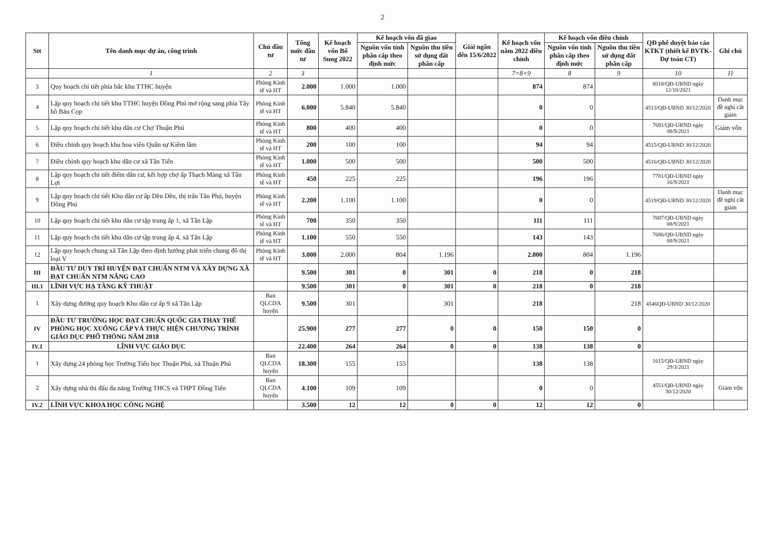2
| Stt | Tên danh mục dự án, công trình | Chủ đầu tư | Tổng mức đầu tư | Kế hoạch vốn Bổ Sung 2022 | Kế hoạch vốn đã giao | | Giải ngân đến 15/6/2022 | Kế hoạch vốn năm 2022 điều chỉnh | Kế hoạch vốn điều chỉnh | | QĐ phê duyệt báo cáo KTKT (thiết kế BVTK-Dự toán CT) | Ghi chú |
| --- | --- | --- | --- | --- | --- | --- | --- | --- | --- | --- | --- | --- |
| | | | | | Nguồn vốn tỉnh phân cấp theo định mức | Nguồn thu tiền sử dụng đất phân cấp | | | Nguồn vốn tỉnh phân cấp theo định mức | Nguồn thu tiền sử dụng đất phân cấp | | |
| | 1 | 2 | 3 | | | | | 7=8+9 | 8 | 9 | 10 | 11 |
| 3 | Quy hoạch chi tiết phía bắc khu TTHC huyện | Phòng Kinh tế và HT | 2.000 | 1.000 | 1.000 | | | 874 | 874 | | 8018/QĐ-UBND ngày 12/10/2021 | |
| 4 | Lập quy hoạch chi tiết khu TTHC huyện Đồng Phú mở rộng sang phía Tây hồ Bàu Cọp | Phòng Kinh tế và HT | 6.000 | 5.840 | 5.840 | | | 0 | 0 | | 4513/QĐ-UBND 30/12/2020 | Danh mục đề nghị cắt giảm |
| 5 | Lập quy hoạch chi tiết khu dân cư Chợ Thuận Phú | Phòng Kinh tế và HT | 800 | 400 | 400 | | | 0 | 0 | | 7691/QĐ-UBND ngày 08/9/2021 | Giảm vốn |
| 6 | Điều chỉnh quy hoạch khu hoa viên Quân sự Kiểm lâm | Phòng Kinh tế và HT | 200 | 100 | 100 | | | 94 | 94 | | 4515/QĐ-UBND 30/12/2020 | |
| 7 | Điều chỉnh quy hoạch khu dân cư xã Tân Tiến | Phòng Kinh tế và HT | 1.000 | 500 | 500 | | | 500 | 500 | | 4516/QĐ-UBND 30/12/2020 | |
| 8 | Lập quy hoạch chi tiết điểm dân cư, kết hợp chợ ấp Thạch Màng xã Tân Lợi | Phòng Kinh tế và HT | 450 | 225 | 225 | | | 196 | 196 | | 7781/QĐ-UBND ngày 16/9/2021 | |
| 9 | Lập quy hoạch chi tiết Khu dân cư ấp Dên Dên, thị trấn Tân Phú, huyện Đồng Phú | Phòng Kinh tế và HT | 2.200 | 1.100 | 1.100 | | | 0 | 0 | | 4519/QĐ-UBND 30/12/2020 | Danh mục đề nghị cắt giảm |
| 10 | Lập quy hoạch chi tiết khu dân cư tập trung ấp 1, xã Tân Lập | Phòng Kinh tế và HT | 700 | 350 | 350 | | | 111 | 111 | | 7687/QĐ-UBND ngày 08/9/2021 | |
| 11 | Lập quy hoạch chi tiết khu dân cư tập trung ấp 4, xã Tân Lập | Phòng Kinh tế và HT | 1.100 | 550 | 550 | | | 143 | 143 | | 7686/QĐ-UBND ngày 08/9/2021 | |
| 12 | Lập quy hoạch chung xã Tân Lập theo định hướng phát triển chung đô thị loại V | Phòng Kinh tế và HT | 3.000 | 2.000 | 804 | 1.196 | | 2.000 | 804 | 1.196 | | |
| III | ĐẦU TƯ DUY TRÌ HUYỆN ĐẠT CHUẨN NTM VÀ XÂY DỰNG XÃ ĐẠT CHUẨN NTM NÂNG CAO | | 9.500 | 301 | 0 | 301 | 0 | 218 | 0 | 218 | | |
| III.1 | LĨNH VỰC HẠ TẦNG KỸ THUẬT | | 9.500 | 301 | 0 | 301 | 0 | 218 | 0 | 218 | | |
| 1 | Xây dựng đường quy hoạch Khu dân cư ấp 9 xã Tân Lập | Ban QLCDA huyện | 9.500 | 301 | | 301 | | 218 | | 218 | 4546QĐ-UBND 30/12/2020 | |
| IV | ĐẦU TƯ TRƯỜNG HỌC ĐẠT CHUẨN QUỐC GIA THAY THẾ PHÒNG HỌC XUỐNG CẤP VÀ THỰC HIỆN CHƯƠNG TRÌNH GIÁO DỤC PHỔ THÔNG NĂM 2018 | | 25.900 | 277 | 277 | 0 | 0 | 150 | 150 | 0 | | |
| IV.1 | LĨNH VỰC GIÁO DỤC | | 22.400 | 264 | 264 | 0 | 0 | 138 | 138 | 0 | | |
| 1 | Xây dựng 24 phòng học Trường Tiểu học Thuận Phú, xã Thuận Phú | Ban QLCDA huyện | 18.300 | 155 | 155 | | | 138 | 138 | | 1615/QĐ-UBND ngày 29/3/2021 | |
| 2 | Xây dựng nhà thi đấu đa năng Trường THCS và THPT Đồng Tiến | Ban QLCDA huyện | 4.100 | 109 | 109 | | | 0 | 0 | | 4551/QĐ-UBND ngày 30/12/2020 | Giảm vốn |
| IV.2 | LĨNH VỰC KHOA HỌC CÔNG NGHỆ | | 3.500 | 12 | 12 | 0 | 0 | 12 | 12 | 0 | | |